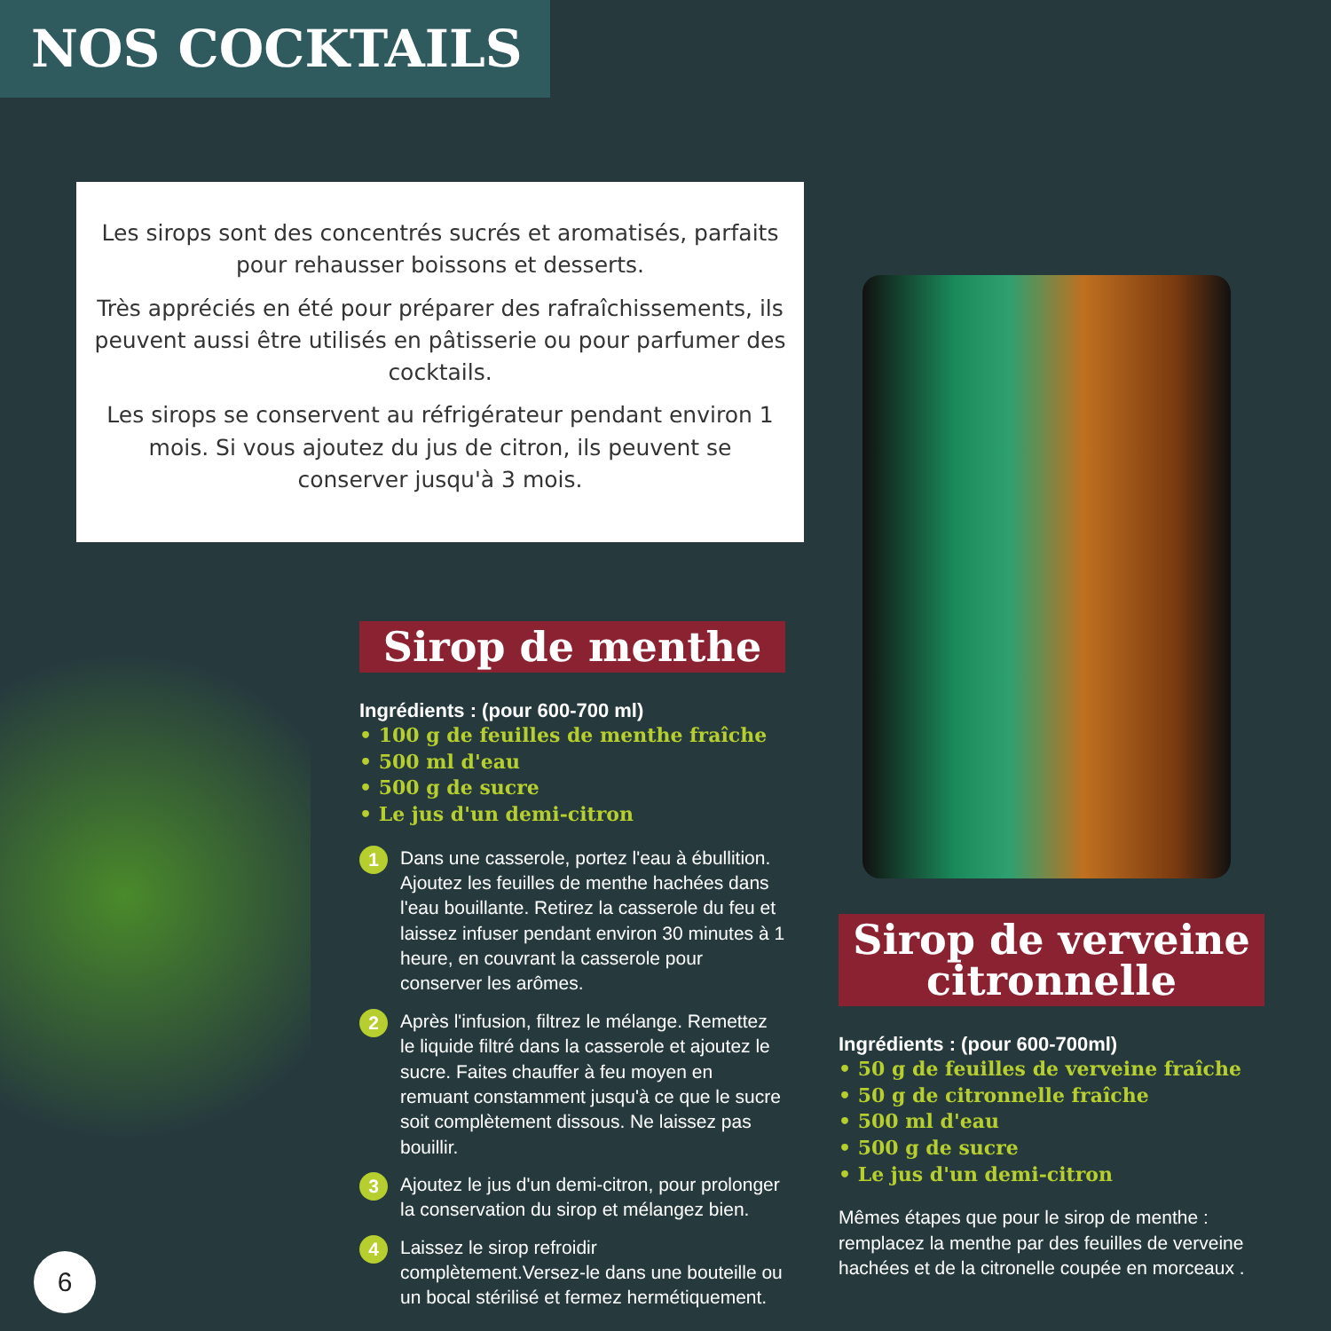NOS COCKTAILS
Les sirops sont des concentrés sucrés et aromatisés, parfaits pour rehausser boissons et desserts.
Très appréciés en été pour préparer des rafraîchissements, ils peuvent aussi être utilisés en pâtisserie ou pour parfumer des cocktails.
Les sirops se conservent au réfrigérateur pendant environ 1 mois. Si vous ajoutez du jus de citron, ils peuvent se conserver jusqu'à 3 mois.
Sirop de menthe
Ingrédients : (pour 600-700 ml)
• 100 g de feuilles de menthe fraîche
• 500 ml d'eau
• 500 g de sucre
• Le jus d'un demi-citron
1 Dans une casserole, portez l'eau à ébullition. Ajoutez les feuilles de menthe hachées dans l'eau bouillante. Retirez la casserole du feu et laissez infuser pendant environ 30 minutes à 1 heure, en couvrant la casserole pour conserver les arômes.
2 Après l'infusion, filtrez le mélange. Remettez le liquide filtré dans la casserole et ajoutez le sucre. Faites chauffer à feu moyen en remuant constamment jusqu'à ce que le sucre soit complètement dissous. Ne laissez pas bouillir.
3 Ajoutez le jus d'un demi-citron, pour prolonger la conservation du sirop et mélangez bien.
4 Laissez le sirop refroidir complètement.Versez-le dans une bouteille ou un bocal stérilisé et fermez hermétiquement.
Sirop de verveine
citronnelle
Ingrédients : (pour 600-700ml)
• 50 g de feuilles de verveine fraîche
• 50 g de citronnelle fraîche
• 500 ml d'eau
• 500 g de sucre
• Le jus d'un demi-citron
Mêmes étapes que pour le sirop de menthe : remplacez la menthe par des feuilles de verveine hachées et de la citronelle coupée en morceaux .
6